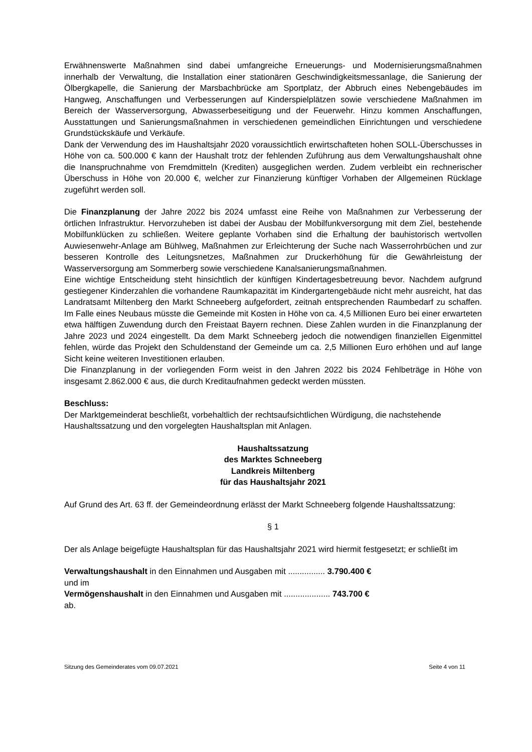Erwähnenswerte Maßnahmen sind dabei umfangreiche Erneuerungs- und Modernisierungsmaßnahmen innerhalb der Verwaltung, die Installation einer stationären Geschwindigkeitsmessanlage, die Sanierung der Ölbergkapelle, die Sanierung der Marsbachbrücke am Sportplatz, der Abbruch eines Nebengebäudes im Hangweg, Anschaffungen und Verbesserungen auf Kinderspielplätzen sowie verschiedene Maßnahmen im Bereich der Wasserversorgung, Abwasserbeseitigung und der Feuerwehr. Hinzu kommen Anschaffungen, Ausstattungen und Sanierungsmaßnahmen in verschiedenen gemeindlichen Einrichtungen und verschiedene Grundstückskäufe und Verkäufe.
Dank der Verwendung des im Haushaltsjahr 2020 voraussichtlich erwirtschafteten hohen SOLL-Überschusses in Höhe von ca. 500.000 € kann der Haushalt trotz der fehlenden Zuführung aus dem Verwaltungshaushalt ohne die Inanspruchnahme von Fremdmitteln (Krediten) ausgeglichen werden. Zudem verbleibt ein rechnerischer Überschuss in Höhe von 20.000 €, welcher zur Finanzierung künftiger Vorhaben der Allgemeinen Rücklage zugeführt werden soll.
Die Finanzplanung der Jahre 2022 bis 2024 umfasst eine Reihe von Maßnahmen zur Verbesserung der örtlichen Infrastruktur. Hervorzuheben ist dabei der Ausbau der Mobilfunkversorgung mit dem Ziel, bestehende Mobilfunklücken zu schließen. Weitere geplante Vorhaben sind die Erhaltung der bauhistorisch wertvollen Auwiesenwehr-Anlage am Bühlweg, Maßnahmen zur Erleichterung der Suche nach Wasserrohrbüchen und zur besseren Kontrolle des Leitungsnetzes, Maßnahmen zur Druckerhöhung für die Gewährleistung der Wasserversorgung am Sommerberg sowie verschiedene Kanalsanierungsmaßnahmen.
Eine wichtige Entscheidung steht hinsichtlich der künftigen Kindertagesbetreuung bevor. Nachdem aufgrund gestiegener Kinderzahlen die vorhandene Raumkapazität im Kindergartengebäude nicht mehr ausreicht, hat das Landratsamt Miltenberg den Markt Schneeberg aufgefordert, zeitnah entsprechenden Raumbedarf zu schaffen. Im Falle eines Neubaus müsste die Gemeinde mit Kosten in Höhe von ca. 4,5 Millionen Euro bei einer erwarteten etwa hälftigen Zuwendung durch den Freistaat Bayern rechnen. Diese Zahlen wurden in die Finanzplanung der Jahre 2023 und 2024 eingestellt. Da dem Markt Schneeberg jedoch die notwendigen finanziellen Eigenmittel fehlen, würde das Projekt den Schuldenstand der Gemeinde um ca. 2,5 Millionen Euro erhöhen und auf lange Sicht keine weiteren Investitionen erlauben.
Die Finanzplanung in der vorliegenden Form weist in den Jahren 2022 bis 2024 Fehlbeträge in Höhe von insgesamt 2.862.000 € aus, die durch Kreditaufnahmen gedeckt werden müssten.
Beschluss:
Der Marktgemeinderat beschließt, vorbehaltlich der rechtsaufsichtlichen Würdigung, die nachstehende Haushaltssatzung und den vorgelegten Haushaltsplan mit Anlagen.
Haushaltssatzung
des Marktes Schneeberg
Landkreis Miltenberg
für das Haushaltsjahr 2021
Auf Grund des Art. 63 ff. der Gemeindeordnung erlässt der Markt Schneeberg folgende Haushaltssatzung:
§ 1
Der als Anlage beigefügte Haushaltsplan für das Haushaltsjahr 2021 wird hiermit festgesetzt; er schließt im
Verwaltungshaushalt in den Einnahmen und Ausgaben mit ................ 3.790.400 €
und im
Vermögenshaushalt in den Einnahmen und Ausgaben mit .................... 743.700 €
ab.
Sitzung des Gemeinderates vom 09.07.2021 Seite 4 von 11